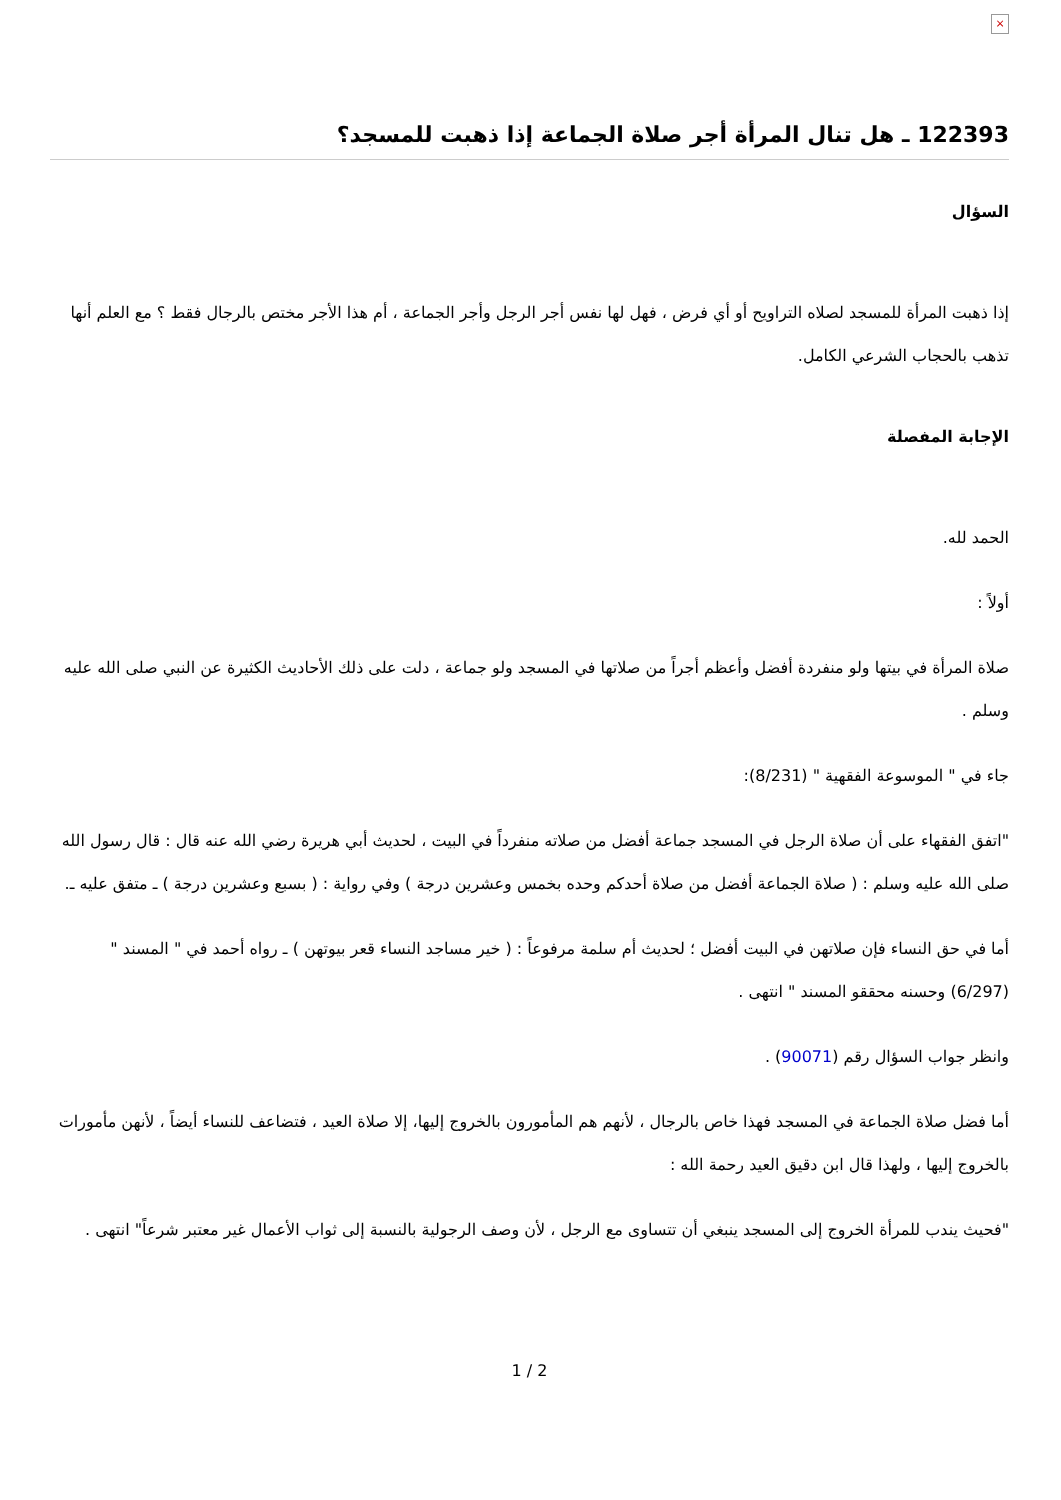×
122393 ـ هل تنال المرأة أجر صلاة الجماعة إذا ذهبت للمسجد؟
السؤال
إذا ذهبت المرأة للمسجد لصلاه التراويح أو أي فرض ، فهل لها نفس أجر الرجل وأجر الجماعة ، أم هذا الأجر مختص بالرجال فقط ؟ مع العلم أنها تذهب بالحجاب الشرعي الكامل.
الإجابة المفصلة
الحمد لله.
أولاً :
صلاة المرأة في بيتها ولو منفردة أفضل وأعظم أجراً من صلاتها في المسجد ولو جماعة ، دلت على ذلك الأحاديث الكثيرة عن النبي صلى الله عليه وسلم .
جاء في " الموسوعة الفقهية " (8/231):
"اتفق الفقهاء على أن صلاة الرجل في المسجد جماعة أفضل من صلاته منفرداً في البيت ، لحديث أبي هريرة رضي الله عنه قال : قال رسول الله صلى الله عليه وسلم : ( صلاة الجماعة أفضل من صلاة أحدكم وحده بخمس وعشرين درجة ) وفي رواية : ( بسبع وعشرين درجة ) ـ متفق عليه ـ.
أما في حق النساء فإن صلاتهن في البيت أفضل ؛ لحديث أم سلمة مرفوعاً : ( خير مساجد النساء قعر بيوتهن ) ـ رواه أحمد في " المسند " (6/297) وحسنه محققو المسند " انتهى .
وانظر جواب السؤال رقم (90071) .
أما فضل صلاة الجماعة في المسجد فهذا خاص بالرجال ، لأنهم هم المأمورون بالخروج إليها، إلا صلاة العيد ، فتضاعف للنساء أيضاً ، لأنهن مأمورات بالخروج إليها ، ولهذا قال ابن دقيق العيد رحمة الله :
"فحيث يندب للمرأة الخروج إلى المسجد ينبغي أن تتساوى مع الرجل ، لأن وصف الرجولية بالنسبة إلى ثواب الأعمال غير معتبر شرعاً" انتهى .
1 / 2